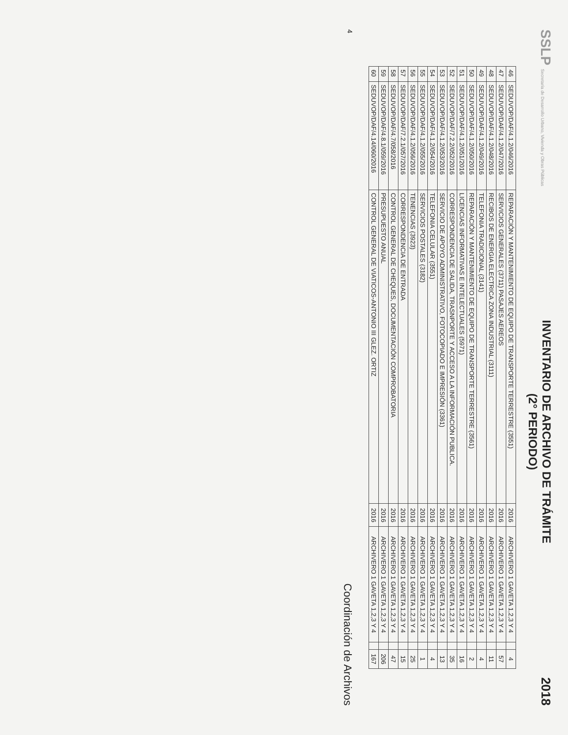SSLP Secretaría de Desarrollo Urbano, Vivienda y Obras Públicas
INVENTARIO DE ARCHIVO DE TRÁMITE
(2° PERIODO)
2018
| 46 | SEDUVOP/DAF/4.1.2/046/2016 | REPARACIÓN Y MANTENIMIENTO DE EQUIPO DE TRANSPORTE TERRESTRE (3551) | 2016 | ARCHIVERO 1 GAVETA 1,2,3 Y 4 | | 4 |
| 47 | SEDUVOP/DAF/4.1.2/047/2016 | SERVICIOS GENERALES (3711) PASAJES AEREOS | 2016 | ARCHIVERO 1 GAVETA 1,2,3 Y 4 | | 57 |
| 48 | SEDUVOP/DAF/4.1.2/048/2016 | RECIBOS DE ENERGIA ELECTRICA ZONA INDUSTRIAL (3111) | 2016 | ARCHIVERO 1 GAVETA 1,2,3 Y 4 | | 11 |
| 49 | SEDUVOP/DAF/4.1.2/049/2016 | TELEFONIA TRADICIONAL (3141) | 2016 | ARCHIVERO 1 GAVETA 1,2,3 Y 4 | | 4 |
| 50 | SEDUVOP/DAF/4.1.2/050/2016 | REPARACIÓN Y MANTENIMIENTO DE EQUIPO DE TRANSPORTE TERRESTRE (3561) | 2016 | ARCHIVERO 1 GAVETA 1,2,3 Y 4 | | 2 |
| 51 | SEDUVOP/DAF/4.1.2/051/2016 | LICENCIAS INFORMATIVAS E INTELECTUALES (5971) | 2016 | ARCHIVERO 1 GAVETA 1,2,3 Y 4 | | 16 |
| 52 | SEDUVOP/DAF/7.2.2/052/2016 | CORRESPONDENCIA DE SALIDA, TRASNPORTE Y ACCESO A LA INFORMACIÓN PUBLICA. | 2016 | ARCHIVERO 1 GAVETA 1,2,3 Y 4 | | 35 |
| 53 | SEDUVOP/DAF/4.1.2/053/2016 | SERVICIO DE APOYO ADMINISTRATIVO, FOTOCOPIADO E IMPRESIÓN (3361) | 2016 | ARCHIVERO 1 GAVETA 1,2,3 Y 4 | | 13 |
| 54 | SEDUVOP/DAF/4.1.2/054/2016 | TELEFONIA CELULAR (3551) | 2016 | ARCHIVERO 1 GAVETA 1,2,3 Y 4 | | 4 |
| 55 | SEDUVOP/DAF/4.1.2/055/2016 | SERVICIOS POSTALES (3182) | 2016 | ARCHIVERO 1 GAVETA 1,2,3 Y 4 | | 1 |
| 56 | SEDUVOP/DAF/4.1.2/056/2016 | TENENCIAS (3923) | 2016 | ARCHIVERO 1 GAVETA 1,2,3 Y 4 | | 25 |
| 57 | SEDUVOP/DAF/7.2.1/057/2016 | CORRESPONDENCIA DE ENTRADA | 2016 | ARCHIVERO 1 GAVETA 1,2,3 Y 4 | | 15 |
| 58 | SEDUVOP/DAF/4.7/058/2016 | CONTROL GENERAL DE CHEQUES, DOCUMENTACIÓN COMPROBATORIA | 2016 | ARCHIVERO 1 GAVETA 1,2,3 Y 4 | | 47 |
| 59 | SEDUVOP/DAF/4.8.1/059/2016 | PRESUPUESTO ANUAL | 2016 | ARCHIVERO 1 GAVETA 1,2,3 Y 4 | | 206 |
| 60 | SEDUVOP/DAF/4.14/060/2016 | CONTROL GENERAL DE VIATICOS-ANTONIO III GLEZ. ORTIZ | 2016 | ARCHIVERO 1 GAVETA 1,2,3 Y 4 | | 167 |
4 Coordinación de Archivos